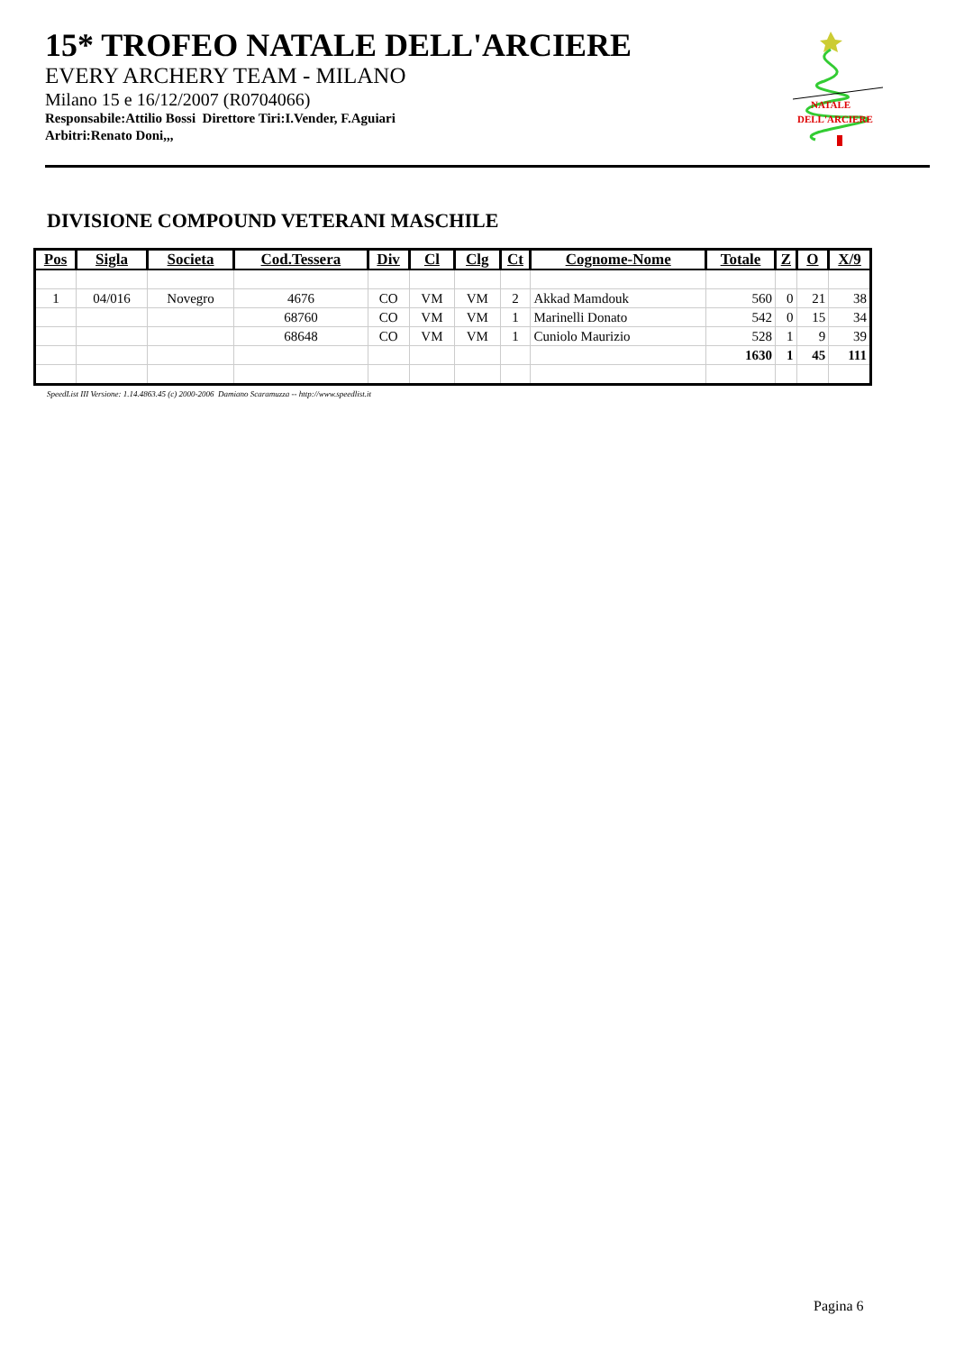15* TROFEO NATALE DELL'ARCIERE
EVERY ARCHERY TEAM - MILANO
Milano 15 e 16/12/2007 (R0704066)
Responsabile:Attilio Bossi Direttore Tiri:I.Vender, F.Aguiari
Arbitri:Renato Doni,,,
NATALE
DELL'ARCIERE
DIVISIONE COMPOUND VETERANI MASCHILE
| Pos | Sigla | Societa | Cod.Tessera | Div | Cl | Clg | Ct | Cognome-Nome | Totale | Z | O | X/9 |
| --- | --- | --- | --- | --- | --- | --- | --- | --- | --- | --- | --- | --- |
| 1 | 04/016 | Novegro | 4676 | CO | VM | VM | 2 | Akkad Mamdouk | 560 | 0 | 21 | 38 |
| | | | 68760 | CO | VM | VM | 1 | Marinelli Donato | 542 | 0 | 15 | 34 |
| | | | 68648 | CO | VM | VM | 1 | Cuniolo Maurizio | 528 | 1 | 9 | 39 |
| | | | | | | | | | 1630 | 1 | 45 | 111 |
SpeedList III Versione: 1.14.4863.45 (c) 2000-2006 Damiano Scaramuzza -- http://www.speedlist.it
Pagina 6